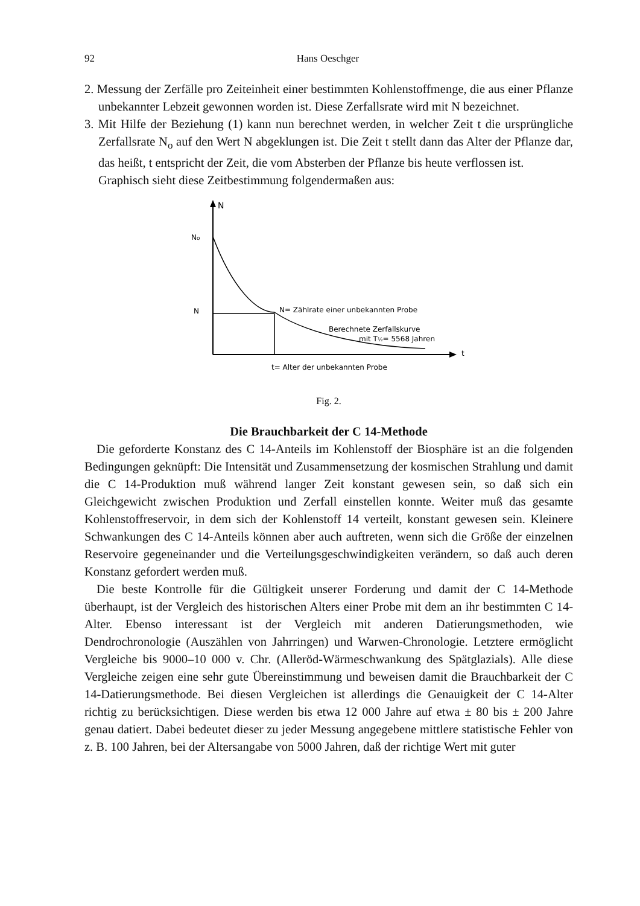92 Hans Oeschger
2. Messung der Zerfälle pro Zeiteinheit einer bestimmten Kohlenstoffmenge, die aus einer Pflanze unbekannter Lebzeit gewonnen worden ist. Diese Zerfallsrate wird mit N bezeichnet.
3. Mit Hilfe der Beziehung (1) kann nun berechnet werden, in welcher Zeit t die ursprüngliche Zerfallsrate N<sub>o</sub> auf den Wert N abgeklungen ist. Die Zeit t stellt dann das Alter der Pflanze dar, das heißt, t entspricht der Zeit, die vom Absterben der Pflanze bis heute verflossen ist.
Graphisch sieht diese Zeitbestimmung folgendermaßen aus:
N
No
N
t
N= Zählrate einer unbekannten Probe
Berechnete Zerfallskurve
mit T½= 5568 Jahren
t= Alter der unbekannten Probe
Fig. 2.
Die Brauchbarkeit der C 14-Methode
Die geforderte Konstanz des C 14-Anteils im Kohlenstoff der Biosphäre ist an die folgenden Bedingungen geknüpft: Die Intensität und Zusammensetzung der kosmischen Strahlung und damit die C 14-Produktion muß während langer Zeit konstant gewesen sein, so daß sich ein Gleichgewicht zwischen Produktion und Zerfall einstellen konnte. Weiter muß das gesamte Kohlenstoffreservoir, in dem sich der Kohlenstoff 14 verteilt, konstant gewesen sein. Kleinere Schwankungen des C 14-Anteils können aber auch auftreten, wenn sich die Größe der einzelnen Reservoire gegeneinander und die Verteilungsgeschwindigkeiten verändern, so daß auch deren Konstanz gefordert werden muß.
Die beste Kontrolle für die Gültigkeit unserer Forderung und damit der C 14-Methode überhaupt, ist der Vergleich des historischen Alters einer Probe mit dem an ihr bestimmten C 14-Alter. Ebenso interessant ist der Vergleich mit anderen Datierungsmethoden, wie Dendrochronologie (Auszählen von Jahrringen) und Warwen-Chronologie. Letztere ermöglicht Vergleiche bis 9000–10 000 v. Chr. (Alleröd-Wärmeschwankung des Spätglazials). Alle diese Vergleiche zeigen eine sehr gute Übereinstimmung und beweisen damit die Brauchbarkeit der C 14-Datierungsmethode. Bei diesen Vergleichen ist allerdings die Genauigkeit der C 14-Alter richtig zu berücksichtigen. Diese werden bis etwa 12 000 Jahre auf etwa ± 80 bis ± 200 Jahre genau datiert. Dabei bedeutet dieser zu jeder Messung angegebene mittlere statistische Fehler von z. B. 100 Jahren, bei der Altersangabe von 5000 Jahren, daß der richtige Wert mit guter